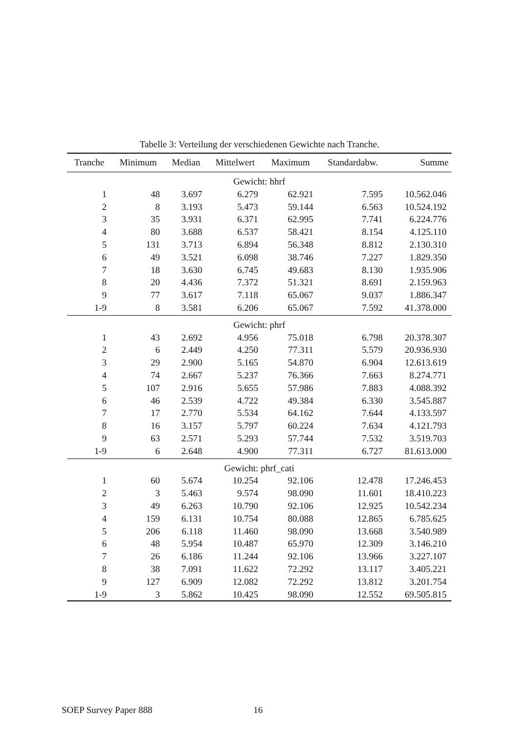Tabelle 3: Verteilung der verschiedenen Gewichte nach Tranche.
| Tranche | Minimum | Median | Mittelwert | Maximum | Standardabw. | Summe |
| --- | --- | --- | --- | --- | --- | --- |
| Gewicht: hhrf | | | | | | |
| 1 | 48 | 3.697 | 6.279 | 62.921 | 7.595 | 10.562.046 |
| 2 | 8 | 3.193 | 5.473 | 59.144 | 6.563 | 10.524.192 |
| 3 | 35 | 3.931 | 6.371 | 62.995 | 7.741 | 6.224.776 |
| 4 | 80 | 3.688 | 6.537 | 58.421 | 8.154 | 4.125.110 |
| 5 | 131 | 3.713 | 6.894 | 56.348 | 8.812 | 2.130.310 |
| 6 | 49 | 3.521 | 6.098 | 38.746 | 7.227 | 1.829.350 |
| 7 | 18 | 3.630 | 6.745 | 49.683 | 8.130 | 1.935.906 |
| 8 | 20 | 4.436 | 7.372 | 51.321 | 8.691 | 2.159.963 |
| 9 | 77 | 3.617 | 7.118 | 65.067 | 9.037 | 1.886.347 |
| 1-9 | 8 | 3.581 | 6.206 | 65.067 | 7.592 | 41.378.000 |
| Gewicht: phrf | | | | | | |
| 1 | 43 | 2.692 | 4.956 | 75.018 | 6.798 | 20.378.307 |
| 2 | 6 | 2.449 | 4.250 | 77.311 | 5.579 | 20.936.930 |
| 3 | 29 | 2.900 | 5.165 | 54.870 | 6.904 | 12.613.619 |
| 4 | 74 | 2.667 | 5.237 | 76.366 | 7.663 | 8.274.771 |
| 5 | 107 | 2.916 | 5.655 | 57.986 | 7.883 | 4.088.392 |
| 6 | 46 | 2.539 | 4.722 | 49.384 | 6.330 | 3.545.887 |
| 7 | 17 | 2.770 | 5.534 | 64.162 | 7.644 | 4.133.597 |
| 8 | 16 | 3.157 | 5.797 | 60.224 | 7.634 | 4.121.793 |
| 9 | 63 | 2.571 | 5.293 | 57.744 | 7.532 | 3.519.703 |
| 1-9 | 6 | 2.648 | 4.900 | 77.311 | 6.727 | 81.613.000 |
| Gewicht: phrf_cati | | | | | | |
| 1 | 60 | 5.674 | 10.254 | 92.106 | 12.478 | 17.246.453 |
| 2 | 3 | 5.463 | 9.574 | 98.090 | 11.601 | 18.410.223 |
| 3 | 49 | 6.263 | 10.790 | 92.106 | 12.925 | 10.542.234 |
| 4 | 159 | 6.131 | 10.754 | 80.088 | 12.865 | 6.785.625 |
| 5 | 206 | 6.118 | 11.460 | 98.090 | 13.668 | 3.540.989 |
| 6 | 48 | 5.954 | 10.487 | 65.970 | 12.309 | 3.146.210 |
| 7 | 26 | 6.186 | 11.244 | 92.106 | 13.966 | 3.227.107 |
| 8 | 38 | 7.091 | 11.622 | 72.292 | 13.117 | 3.405.221 |
| 9 | 127 | 6.909 | 12.082 | 72.292 | 13.812 | 3.201.754 |
| 1-9 | 3 | 5.862 | 10.425 | 98.090 | 12.552 | 69.505.815 |
SOEP Survey Paper 888 16